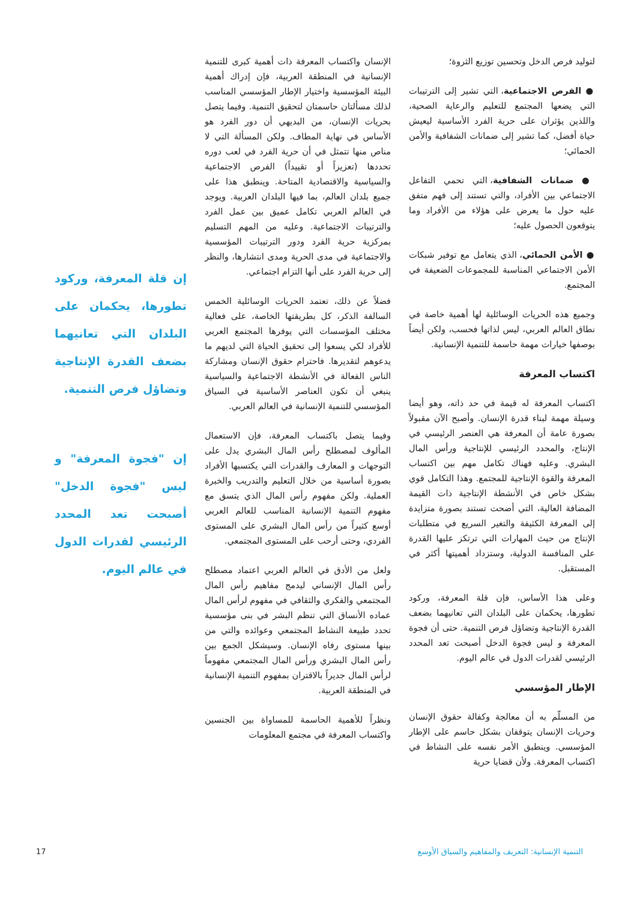لتوليد فرص الدخل وتحسين توزيع الثروة؛
● الفرص الاجتماعية، التي تشير إلى الترتيبات التي يضعها المجتمع للتعليم والرعاية الصحية، واللذين يؤثران على حرية الفرد الأساسية ليعيش حياة أفضل، كما تشير إلى ضمانات الشفافية والأمن الحمائي؛
● ضمانات الشفافية، التي تحمي التفاعل الاجتماعي بين الأفراد، والتي تستند إلى فهم متفق عليه حول ما يعرض على هؤلاء من الأفراد وما يتوقعون الحصول عليه؛
● الأمن الحمائي، الذي يتعامل مع توفير شبكات الأمن الاجتماعي المناسبة للمجموعات الضعيفة في المجتمع.
وجميع هذه الحريات الوسائلية لها أهمية خاصة في نطاق العالم العربي، ليس لذاتها فحسب، ولكن أيضاً بوصفها خيارات مهمة حاسمة للتنمية الإنسانية.
اكتساب المعرفة
اكتساب المعرفة له قيمة في حد ذاته، وهو أيضا وسيلة مهمة لبناء قدرة الإنسان. وأصبح الآن مقبولاً بصورة عامة أن المعرفة هي العنصر الرئيسي في الإنتاج، والمحدد الرئيسي للإنتاجية ورأس المال البشري. وعليه فهناك تكامل مهم بين اكتساب المعرفة والقوة الإنتاجية للمجتمع. وهذا التكامل قوي بشكل خاص في الأنشطة الإنتاجية ذات القيمة المضافة العالية، التي أضحت تستند بصورة متزايدة إلى المعرفة الكثيفة والتغير السريع في متطلبات الإنتاج من حيث المهارات التي ترتكز عليها القدرة على المنافسة الدولية، وستزداد أهميتها أكثر في المستقبل.
وعلى هذا الأساس، فإن قلة المعرفة، وركود تطورها، يحكمان على البلدان التي تعانيهما بضعف القدرة الإنتاجية وتضاؤل فرص التنمية. حتى أن فجوة المعرفة و ليس فجوة الدخل أصبحت تعد المحدد الرئيسي لقدرات الدول في عالم اليوم.
الإطار المؤسسي
من المسلّم به أن معالجة وكفالة حقوق الإنسان وحريات الإنسان يتوقفان بشكل حاسم على الإطار المؤسسي. وينطبق الأمر نفسه على النشاط في اكتساب المعرفة. ولأن قضايا حرية
الإنسان واكتساب المعرفة ذات أهمية كبرى للتنمية الإنسانية في المنطقة العربية، فإن إدراك أهمية البيئة المؤسسية واختيار الإطار المؤسسي المناسب لذلك مسألتان حاسمتان لتحقيق التنمية. وفيما يتصل بحريات الإنسان، من البديهي أن دور الفرد هو الأساس في نهاية المطاف. ولكن المسألة التي لا مناص منها تتمثل في أن حرية الفرد في لعب دوره تحددها (تعزيزاً أو تقييداً) الفرص الاجتماعية والسياسية والاقتصادية المتاحة. وينطبق هذا على جميع بلدان العالم، بما فيها البلدان العربية. ويوجد في العالم العربي تكامل عميق بين عمل الفرد والترتيبات الاجتماعية. وعليه من المهم التسليم بمركزية حرية الفرد ودور الترتيبات المؤسسية والاجتماعية في مدى الحرية ومدى انتشارها، والنظر إلى حرية الفرد على أنها التزام اجتماعي.
فضلاً عن ذلك، تعتمد الحريات الوسائلية الخمس السالفة الذكر، كل بطريقتها الخاصة، على فعالية مختلف المؤسسات التي يوفرها المجتمع العربي للأفراد لكي يسعوا إلى تحقيق الحياة التي لديهم ما يدعوهم لتقديرها. فاحترام حقوق الإنسان ومشاركة الناس الفعالة في الأنشطة الاجتماعية والسياسية ينبغي أن تكون العناصر الأساسية في السياق المؤسسي للتنمية الإنسانية في العالم العربي.
وفيما يتصل باكتساب المعرفة، فإن الاستعمال المألوف لمصطلح رأس المال البشري يدل على التوجهات و المعارف والقدرات التي يكتسبها الأفراد بصورة أساسية من خلال التعليم والتدريب والخبرة العملية. ولكن مفهوم رأس المال الذي يتسق مع مفهوم التنمية الإنسانية المناسب للعالم العربي أوسع كثيراً من رأس المال البشري على المستوى الفردي، وحتى أرحب على المستوى المجتمعي.
ولعل من الأدق في العالم العربي اعتماد مصطلح رأس المال الإنساني ليدمج مفاهيم رأس المال المجتمعي والفكري والثقافي في مفهوم لرأس المال عماده الأنساق التي تنظم البشر في بنى مؤسسية تحدد طبيعة النشاط المجتمعي وعوائده والتي من بينها مستوى رفاه الإنسان. وسيشكل الجمع بين رأس المال البشري ورأس المال المجتمعي مفهوماً لرأس المال جديراً بالاقتران بمفهوم التنمية الإنسانية في المنطقة العربية.
ونظراً للأهمية الحاسمة للمساواة بين الجنسين واكتساب المعرفة في مجتمع المعلومات
إن قلة المعرفة، وركود تطورها، يحكمان على البلدان التي تعانيهما بضعف القدرة الإنتاجية وتضاؤل فرص التنمية.
إن "فجوة المعرفة" و ليس "فجوة الدخل" أصبحت تعد المحدد الرئيسي لقدرات الدول في عالم اليوم.
التنمية الإنسانية: التعريف والمفاهيم والسياق الأوسع 17